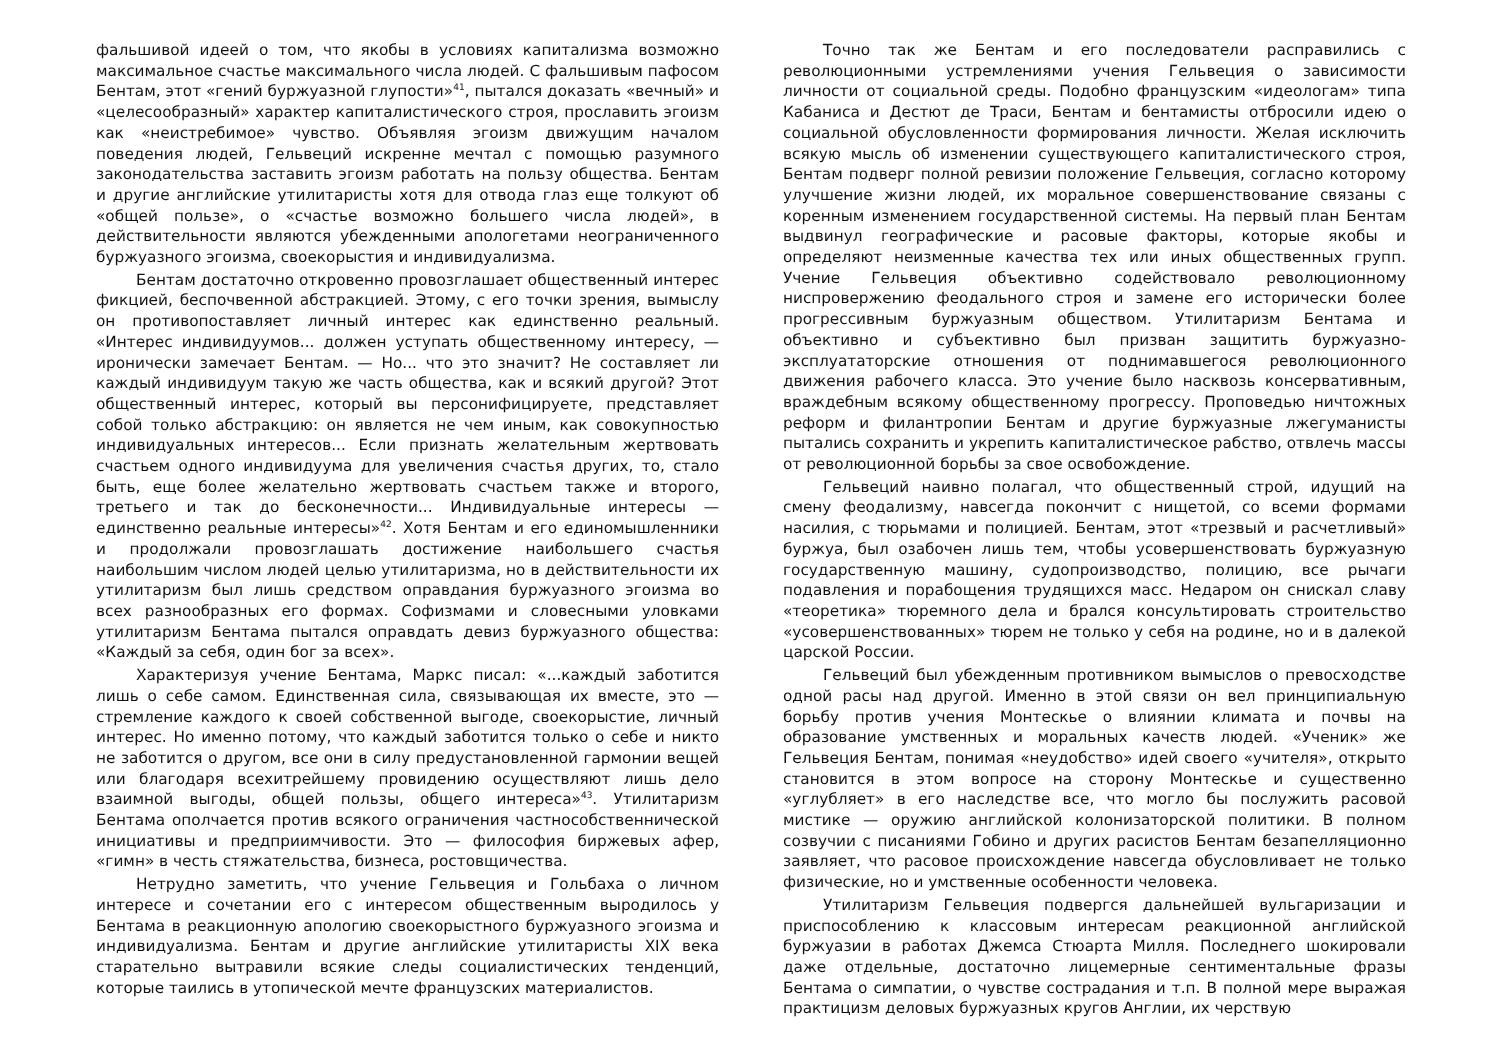фальшивой идеей о том, что якобы в условиях капитализма возможно максимальное счастье максимального числа людей. С фальшивым пафосом Бентам, этот «гений буржуазной глупости»<sup>41</sup>, пытался доказать «вечный» и «целесообразный» характер капиталистического строя, прославить эгоизм как «неистребимое» чувство. Объявляя эгоизм движущим началом поведения людей, Гельвеций искренне мечтал с помощью разумного законодательства заставить эгоизм работать на пользу общества. Бентам и другие английские утилитаристы хотя для отвода глаз еще толкуют об «общей пользе», о «счастье возможно большего числа людей», в действительности являются убежденными апологетами неограниченного буржуазного эгоизма, своекорыстия и индивидуализма.
Бентам достаточно откровенно провозглашает общественный интерес фикцией, беспочвенной абстракцией. Этому, с его точки зрения, вымыслу он противопоставляет личный интерес как единственно реальный. «Интерес индивидуумов... должен уступать общественному интересу, — иронически замечает Бентам. — Но... что это значит? Не составляет ли каждый индивидуум такую же часть общества, как и всякий другой? Этот общественный интерес, который вы персонифицируете, представляет собой только абстракцию: он является не чем иным, как совокупностью индивидуальных интересов... Если признать желательным жертвовать счастьем одного индивидуума для увеличения счастья других, то, стало быть, еще более желательно жертвовать счастьем также и второго, третьего и так до бесконечности... Индивидуальные интересы — единственно реальные интересы»<sup>42</sup>. Хотя Бентам и его единомышленники и продолжали провозглашать достижение наибольшего счастья наибольшим числом людей целью утилитаризма, но в действительности их утилитаризм был лишь средством оправдания буржуазного эгоизма во всех разнообразных его формах. Софизмами и словесными уловками утилитаризм Бентама пытался оправдать девиз буржуазного общества: «Каждый за себя, один бог за всех».
Характеризуя учение Бентама, Маркс писал: «...каждый заботится лишь о себе самом. Единственная сила, связывающая их вместе, это — стремление каждого к своей собственной выгоде, своекорыстие, личный интерес. Но именно потому, что каждый заботится только о себе и никто не заботится о другом, все они в силу предустановленной гармонии вещей или благодаря всехитрейшему провидению осуществляют лишь дело взаимной выгоды, общей пользы, общего интереса»<sup>43</sup>. Утилитаризм Бентама ополчается против всякого ограничения частнособственнической инициативы и предприимчивости. Это — философия биржевых афер, «гимн» в честь стяжательства, бизнеса, ростовщичества.
Нетрудно заметить, что учение Гельвеция и Гольбаха о личном интересе и сочетании его с интересом общественным выродилось у Бентама в реакционную апологию своекорыстного буржуазного эгоизма и индивидуализма. Бентам и другие английские утилитаристы XIX века старательно вытравили всякие следы социалистических тенденций, которые таились в утопической мечте французских материалистов.
Точно так же Бентам и его последователи расправились с революционными устремлениями учения Гельвеция о зависимости личности от социальной среды. Подобно французским «идеологам» типа Кабаниса и Дестют де Траси, Бентам и бентамисты отбросили идею о социальной обусловленности формирования личности. Желая исключить всякую мысль об изменении существующего капиталистического строя, Бентам подверг полной ревизии положение Гельвеция, согласно которому улучшение жизни людей, их моральное совершенствование связаны с коренным изменением государственной системы. На первый план Бентам выдвинул географические и расовые факторы, которые якобы и определяют неизменные качества тех или иных общественных групп. Учение Гельвеция объективно содействовало революционному ниспровержению феодального строя и замене его исторически более прогрессивным буржуазным обществом. Утилитаризм Бентама и объективно и субъективно был призван защитить буржуазно-эксплуататорские отношения от поднимавшегося революционного движения рабочего класса. Это учение было насквозь консервативным, враждебным всякому общественному прогрессу. Проповедью ничтожных реформ и филантропии Бентам и другие буржуазные лжегуманисты пытались сохранить и укрепить капиталистическое рабство, отвлечь массы от революционной борьбы за свое освобождение.
Гельвеций наивно полагал, что общественный строй, идущий на смену феодализму, навсегда покончит с нищетой, со всеми формами насилия, с тюрьмами и полицией. Бентам, этот «трезвый и расчетливый» буржуа, был озабочен лишь тем, чтобы усовершенствовать буржуазную государственную машину, судопроизводство, полицию, все рычаги подавления и порабощения трудящихся масс. Недаром он снискал славу «теоретика» тюремного дела и брался консультировать строительство «усовершенствованных» тюрем не только у себя на родине, но и в далекой царской России.
Гельвеций был убежденным противником вымыслов о превосходстве одной расы над другой. Именно в этой связи он вел принципиальную борьбу против учения Монтескье о влиянии климата и почвы на образование умственных и моральных качеств людей. «Ученик» же Гельвеция Бентам, понимая «неудобство» идей своего «учителя», открыто становится в этом вопросе на сторону Монтескье и существенно «углубляет» в его наследстве все, что могло бы послужить расовой мистике — оружию английской колонизаторской политики. В полном созвучии с писаниями Гобино и других расистов Бентам безапелляционно заявляет, что расовое происхождение навсегда обусловливает не только физические, но и умственные особенности человека.
Утилитаризм Гельвеция подвергся дальнейшей вульгаризации и приспособлению к классовым интересам реакционной английской буржуазии в работах Джемса Стюарта Милля. Последнего шокировали даже отдельные, достаточно лицемерные сентиментальные фразы Бентама о симпатии, о чувстве сострадания и т.п. В полной мере выражая практицизм деловых буржуазных кругов Англии, их черствую